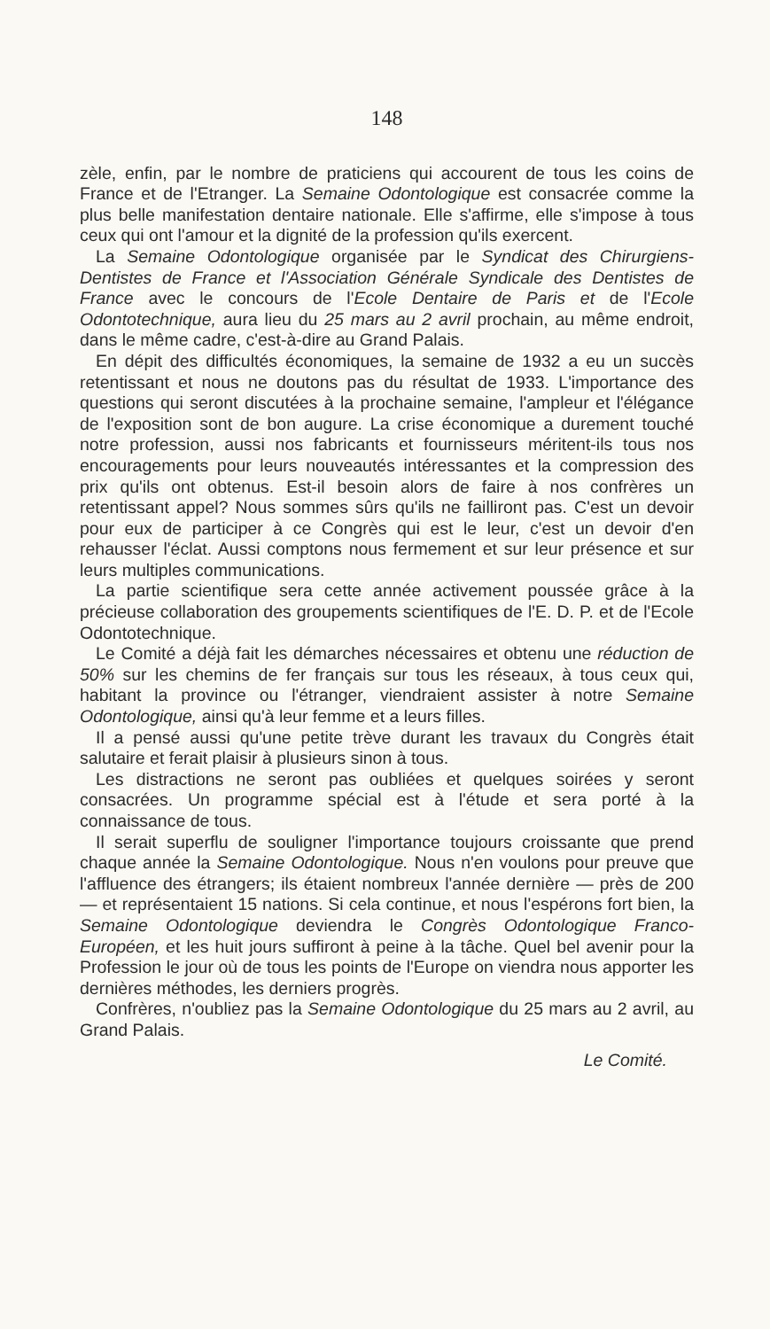148
zèle, enfin, par le nombre de praticiens qui accourent de tous les coins de France et de l'Etranger. La Semaine Odontologique est consacrée comme la plus belle manifestation dentaire nationale. Elle s'affirme, elle s'impose à tous ceux qui ont l'amour et la dignité de la profession qu'ils exercent.
La Semaine Odontologique organisée par le Syndicat des Chirurgiens-Dentistes de France et l'Association Générale Syndicale des Dentistes de France avec le concours de l'Ecole Dentaire de Paris et de l'Ecole Odontotechnique, aura lieu du 25 mars au 2 avril prochain, au même endroit, dans le même cadre, c'est-à-dire au Grand Palais.
En dépit des difficultés économiques, la semaine de 1932 a eu un succès retentissant et nous ne doutons pas du résultat de 1933. L'importance des questions qui seront discutées à la prochaine semaine, l'ampleur et l'élégance de l'exposition sont de bon augure. La crise économique a durement touché notre profession, aussi nos fabricants et fournisseurs méritent-ils tous nos encouragements pour leurs nouveautés intéressantes et la compression des prix qu'ils ont obtenus. Est-il besoin alors de faire à nos confrères un retentissant appel? Nous sommes sûrs qu'ils ne failliront pas. C'est un devoir pour eux de participer à ce Congrès qui est le leur, c'est un devoir d'en rehausser l'éclat. Aussi comptons nous fermement et sur leur présence et sur leurs multiples communications.
La partie scientifique sera cette année activement poussée grâce à la précieuse collaboration des groupements scientifiques de l'E. D. P. et de l'Ecole Odontotechnique.
Le Comité a déjà fait les démarches nécessaires et obtenu une réduction de 50% sur les chemins de fer français sur tous les réseaux, à tous ceux qui, habitant la province ou l'étranger, viendraient assister à notre Semaine Odontologique, ainsi qu'à leur femme et a leurs filles.
Il a pensé aussi qu'une petite trève durant les travaux du Congrès était salutaire et ferait plaisir à plusieurs sinon à tous.
Les distractions ne seront pas oubliées et quelques soirées y seront consacrées. Un programme spécial est à l'étude et sera porté à la connaissance de tous.
Il serait superflu de souligner l'importance toujours croissante que prend chaque année la Semaine Odontologique. Nous n'en voulons pour preuve que l'affluence des étrangers; ils étaient nombreux l'année dernière — près de 200 — et représentaient 15 nations. Si cela continue, et nous l'espérons fort bien, la Semaine Odontologique deviendra le Congrès Odontologique Franco-Européen, et les huit jours suffiront à peine à la tâche. Quel bel avenir pour la Profession le jour où de tous les points de l'Europe on viendra nous apporter les dernières méthodes, les derniers progrès.
Confrères, n'oubliez pas la Semaine Odontologique du 25 mars au 2 avril, au Grand Palais.
Le Comité.